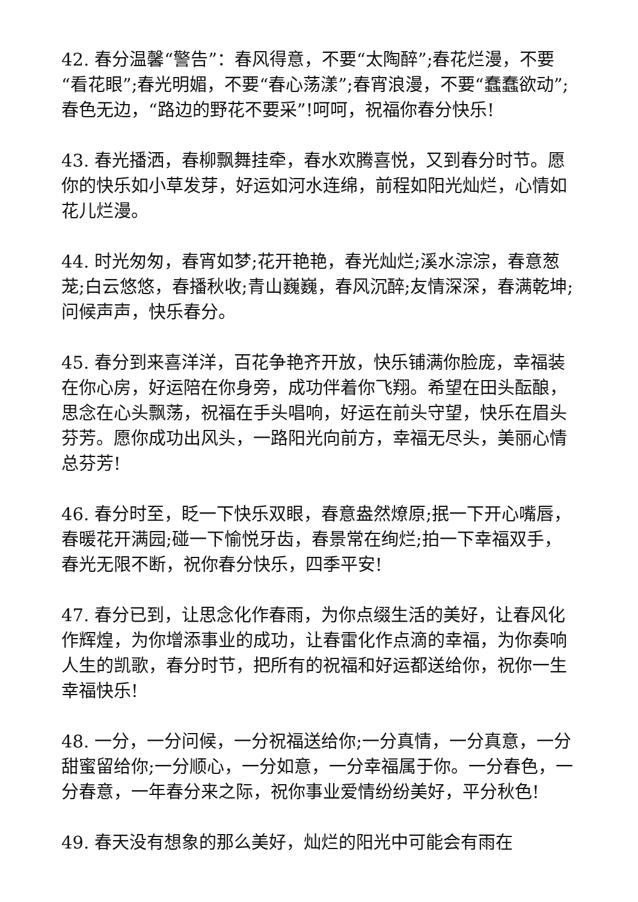42. 春分温馨“警告”：春风得意，不要“太陶醉”;春花烂漫，不要“看花眼”;春光明媚，不要“春心荡漾”;春宵浪漫，不要“蠢蠢欲动”;春色无边，“路边的野花不要采”!呵呵，祝福你春分快乐!
43. 春光播洒，春柳飘舞挂牵，春水欢腾喜悦，又到春分时节。愿你的快乐如小草发芽，好运如河水连绵，前程如阳光灿烂，心情如花儿烂漫。
44. 时光匆匆，春宵如梦;花开艳艳，春光灿烂;溪水淙淙，春意葱茏;白云悠悠，春播秋收;青山巍巍，春风沉醉;友情深深，春满乾坤;问候声声，快乐春分。
45. 春分到来喜洋洋，百花争艳齐开放，快乐铺满你脸庞，幸福装在你心房，好运陪在你身旁，成功伴着你飞翔。希望在田头酝酿，思念在心头飘荡，祝福在手头唱响，好运在前头守望，快乐在眉头芬芳。愿你成功出风头，一路阳光向前方，幸福无尽头，美丽心情总芬芳!
46. 春分时至，眨一下快乐双眼，春意盎然燎原;抿一下开心嘴唇，春暖花开满园;碰一下愉悦牙齿，春景常在绚烂;拍一下幸福双手，春光无限不断，祝你春分快乐，四季平安!
47. 春分已到，让思念化作春雨，为你点缀生活的美好，让春风化作辉煌，为你增添事业的成功，让春雷化作点滴的幸福，为你奏响人生的凯歌，春分时节，把所有的祝福和好运都送给你，祝你一生幸福快乐!
48. 一分，一分问候，一分祝福送给你;一分真情，一分真意，一分甜蜜留给你;一分顺心，一分如意，一分幸福属于你。一分春色，一分春意，一年春分来之际，祝你事业爱情纷纷美好，平分秋色!
49. 春天没有想象的那么美好，灿烂的阳光中可能会有雨在